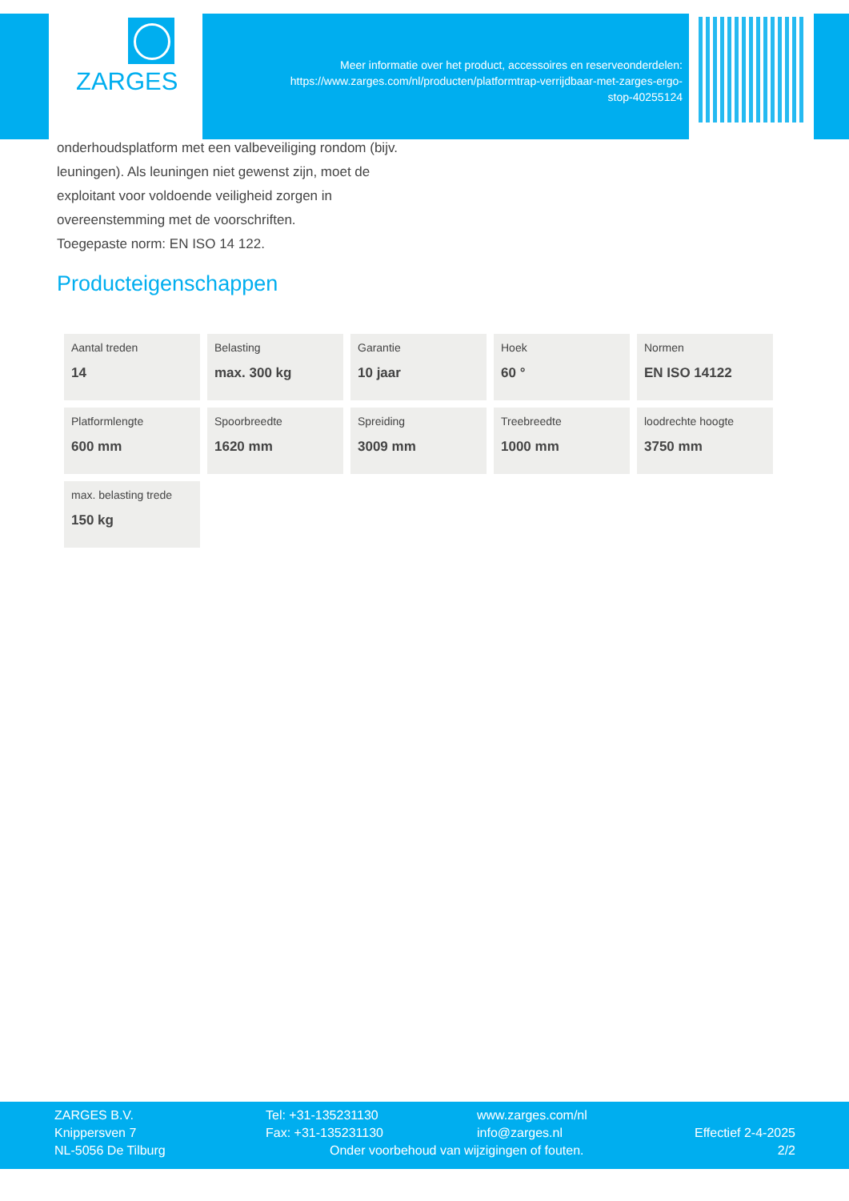ZARGES
Meer informatie over het product, accessoires en reserveonderdelen:
https://www.zarges.com/nl/producten/platformtrap-verrijdbaar-met-zarges-ergo-
stop-40255124
onderhoudsplatform met een valbeveiliging rondom (bijv. leuningen). Als leuningen niet gewenst zijn, moet de exploitant voor voldoende veiligheid zorgen in overeenstemming met de voorschriften.
Toegepaste norm: EN ISO 14 122.
Producteigenschappen
| Aantal treden 14 | Belasting max. 300 kg | Garantie 10 jaar | Hoek 60 ° | Normen EN ISO 14122 |
| Platformlengte 600 mm | Spoorbreedte 1620 mm | Spreiding 3009 mm | Treebreedte 1000 mm | loodrechte hoogte 3750 mm |
| max. belasting trede 150 kg | | | | |
ZARGES B.V.
Knippersven 7
NL-5056 De Tilburg
Tel: +31-135231130
Fax: +31-135231130
Onder voorbehoud van wijzigingen of fouten.
www.zarges.com/nl
info@zarges.nl
Effectief 2-4-2025
2/2